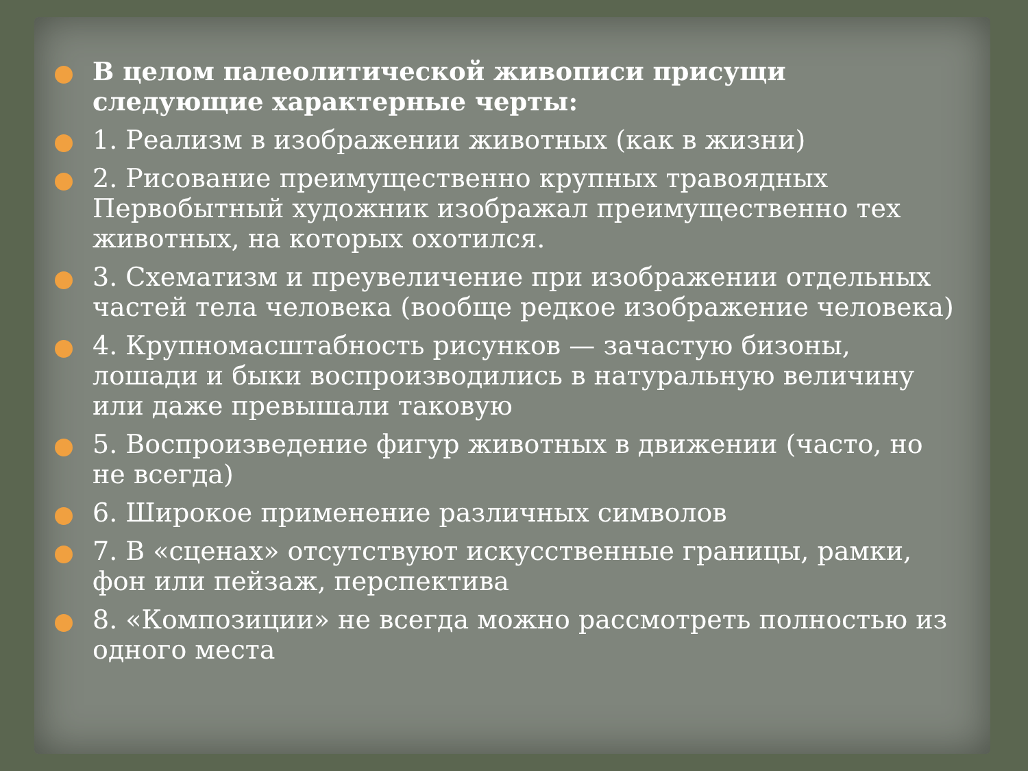В целом палеолитической живописи присущи следующие характерные черты:
1. Реализм в изображении животных (как в жизни)
2. Рисование преимущественно крупных травоядных Первобытный художник изображал преимущественно тех животных, на которых охотился.
3. Схематизм и преувеличение при изображении отдельных частей тела человека (вообще редкое изображение человека)
4. Крупномасштабность рисунков — зачастую бизоны, лошади и быки воспроизводились в натуральную величину или даже превышали таковую
5. Воспроизведение фигур животных в движении (часто, но не всегда)
6. Широкое применение различных символов
7. В «сценах» отсутствуют искусственные границы, рамки, фон или пейзаж, перспектива
8. «Композиции» не всегда можно рассмотреть полностью из одного места